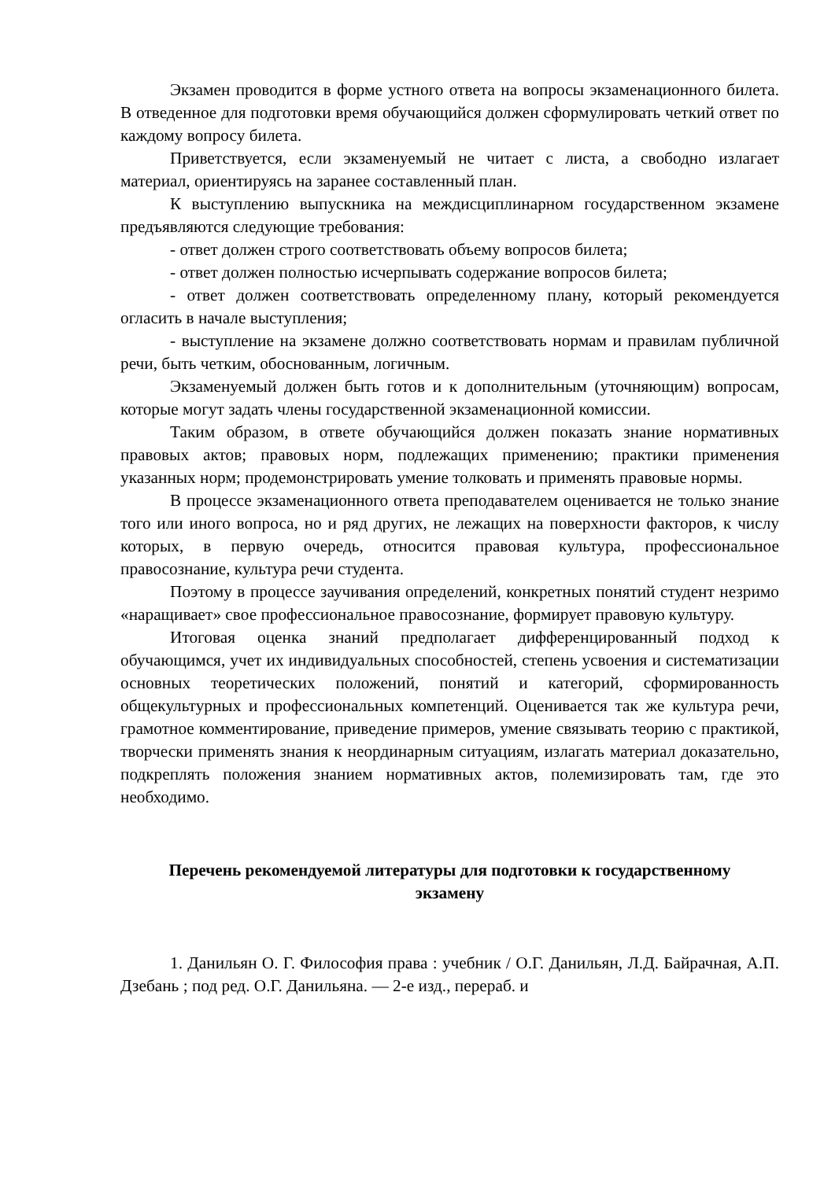Экзамен проводится в форме устного ответа на вопросы экзаменационного билета. В отведенное для подготовки время обучающийся должен сформулировать четкий ответ по каждому вопросу билета.
Приветствуется, если экзаменуемый не читает с листа, а свободно излагает материал, ориентируясь на заранее составленный план.
К выступлению выпускника на междисциплинарном государственном экзамене предъявляются следующие требования:
- ответ должен строго соответствовать объему вопросов билета;
- ответ должен полностью исчерпывать содержание вопросов билета;
- ответ должен соответствовать определенному плану, который рекомендуется огласить в начале выступления;
- выступление на экзамене должно соответствовать нормам и правилам публичной речи, быть четким, обоснованным, логичным.
Экзаменуемый должен быть готов и к дополнительным (уточняющим) вопросам, которые могут задать члены государственной экзаменационной комиссии.
Таким образом, в ответе обучающийся должен показать знание нормативных правовых актов; правовых норм, подлежащих применению; практики применения указанных норм; продемонстрировать умение толковать и применять правовые нормы.
В процессе экзаменационного ответа преподавателем оценивается не только знание того или иного вопроса, но и ряд других, не лежащих на поверхности факторов, к числу которых, в первую очередь, относится правовая культура, профессиональное правосознание, культура речи студента.
Поэтому в процессе заучивания определений, конкретных понятий студент незримо «наращивает» свое профессиональное правосознание, формирует правовую культуру.
Итоговая оценка знаний предполагает дифференцированный подход к обучающимся, учет их индивидуальных способностей, степень усвоения и систематизации основных теоретических положений, понятий и категорий, сформированность общекультурных и профессиональных компетенций. Оценивается так же культура речи, грамотное комментирование, приведение примеров, умение связывать теорию с практикой, творчески применять знания к неординарным ситуациям, излагать материал доказательно, подкреплять положения знанием нормативных актов, полемизировать там, где это необходимо.
Перечень рекомендуемой литературы для подготовки к государственному экзамену
1. Данильян О. Г. Философия права : учебник / О.Г. Данильян, Л.Д. Байрачная, А.П. Дзебань ; под ред. О.Г. Данильяна. — 2-е изд., перераб. и